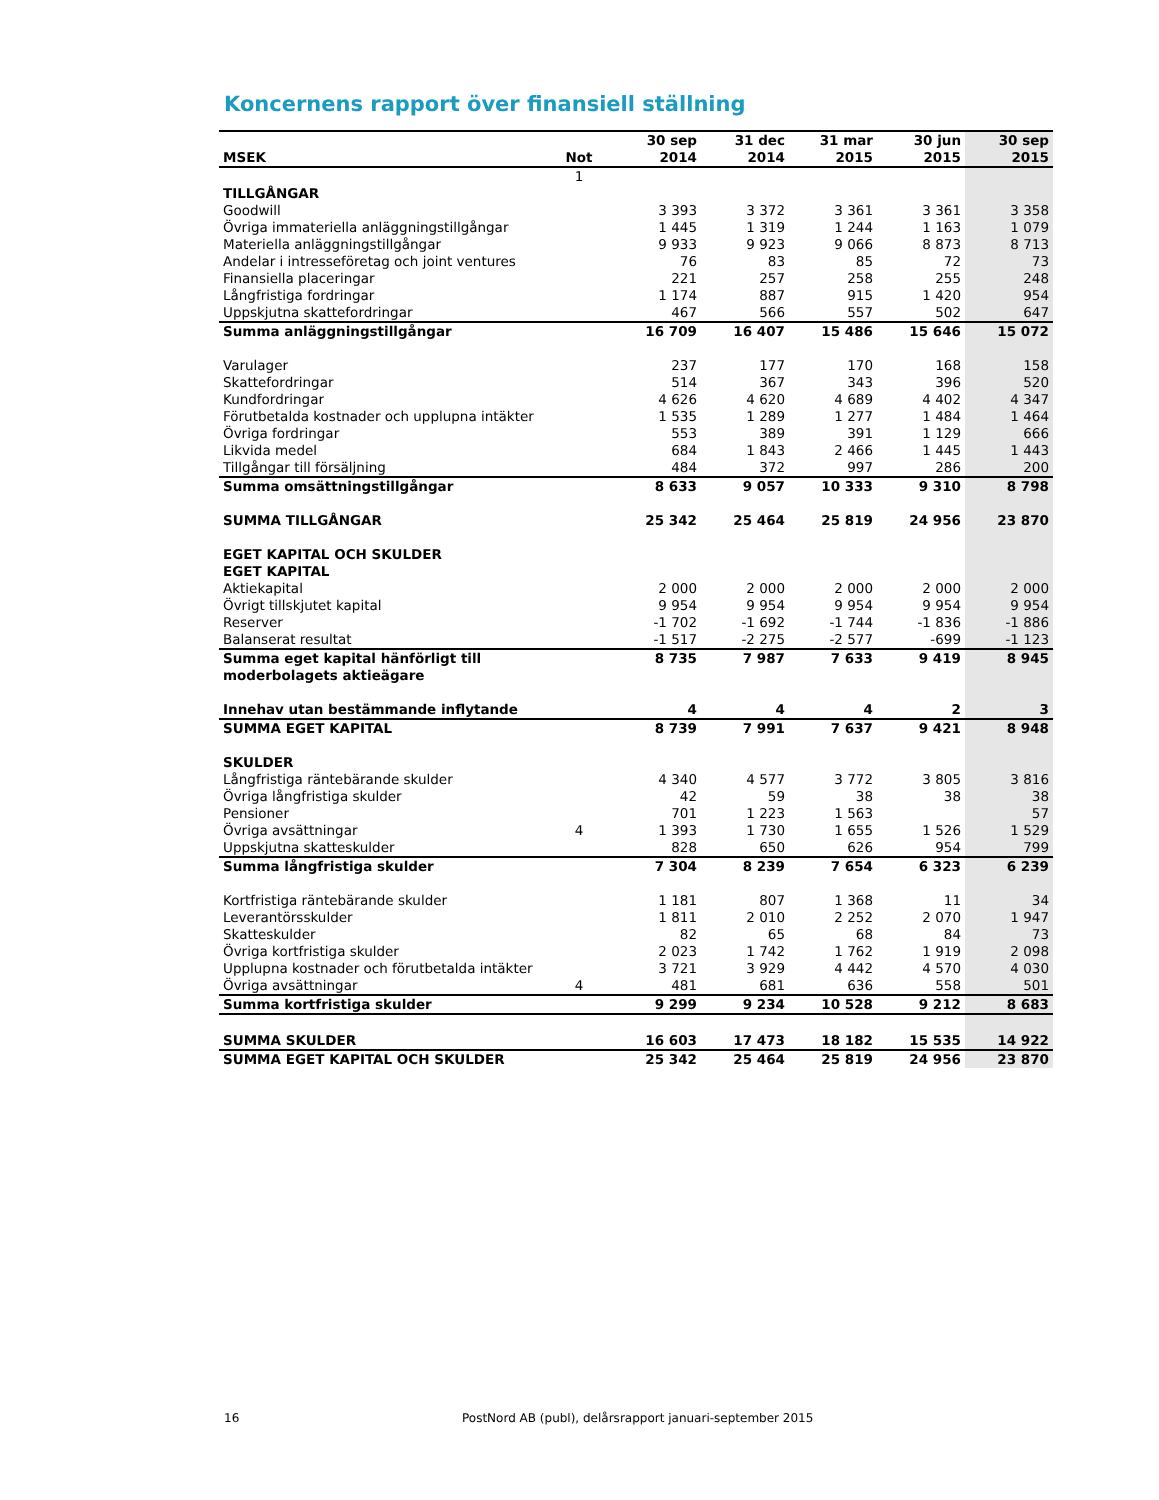Koncernens rapport över finansiell ställning
| | | 30 sep | 31 dec | 31 mar | 30 jun | 30 sep |
| --- | --- | --- | --- | --- | --- | --- |
| MSEK | Not | 2014 | 2014 | 2015 | 2015 | 2015 |
| | 1 | | | | | |
| TILLGÅNGAR | | | | | | |
| Goodwill | | 3 393 | 3 372 | 3 361 | 3 361 | 3 358 |
| Övriga immateriella anläggningstillgångar | | 1 445 | 1 319 | 1 244 | 1 163 | 1 079 |
| Materiella anläggningstillgångar | | 9 933 | 9 923 | 9 066 | 8 873 | 8 713 |
| Andelar i intresseföretag och joint ventures | | 76 | 83 | 85 | 72 | 73 |
| Finansiella placeringar | | 221 | 257 | 258 | 255 | 248 |
| Långfristiga fordringar | | 1 174 | 887 | 915 | 1 420 | 954 |
| Uppskjutna skattefordringar | | 467 | 566 | 557 | 502 | 647 |
| Summa anläggningstillgångar | | 16 709 | 16 407 | 15 486 | 15 646 | 15 072 |
| Varulager | | 237 | 177 | 170 | 168 | 158 |
| Skattefordringar | | 514 | 367 | 343 | 396 | 520 |
| Kundfordringar | | 4 626 | 4 620 | 4 689 | 4 402 | 4 347 |
| Förutbetalda kostnader och upplupna intäkter | | 1 535 | 1 289 | 1 277 | 1 484 | 1 464 |
| Övriga fordringar | | 553 | 389 | 391 | 1 129 | 666 |
| Likvida medel | | 684 | 1 843 | 2 466 | 1 445 | 1 443 |
| Tillgångar till försäljning | | 484 | 372 | 997 | 286 | 200 |
| Summa omsättningstillgångar | | 8 633 | 9 057 | 10 333 | 9 310 | 8 798 |
| SUMMA TILLGÅNGAR | | 25 342 | 25 464 | 25 819 | 24 956 | 23 870 |
| EGET KAPITAL OCH SKULDER | | | | | | |
| EGET KAPITAL | | | | | | |
| Aktiekapital | | 2 000 | 2 000 | 2 000 | 2 000 | 2 000 |
| Övrigt tillskjutet kapital | | 9 954 | 9 954 | 9 954 | 9 954 | 9 954 |
| Reserver | | -1 702 | -1 692 | -1 744 | -1 836 | -1 886 |
| Balanserat resultat | | -1 517 | -2 275 | -2 577 | -699 | -1 123 |
| Summa eget kapital hänförligt till moderbolagets aktieägare | | 8 735 | 7 987 | 7 633 | 9 419 | 8 945 |
| Innehav utan bestämmande inflytande | | 4 | 4 | 4 | 2 | 3 |
| SUMMA EGET KAPITAL | | 8 739 | 7 991 | 7 637 | 9 421 | 8 948 |
| SKULDER | | | | | | |
| Långfristiga räntebärande skulder | | 4 340 | 4 577 | 3 772 | 3 805 | 3 816 |
| Övriga långfristiga skulder | | 42 | 59 | 38 | 38 | 38 |
| Pensioner | | 701 | 1 223 | 1 563 | | 57 |
| Övriga avsättningar | 4 | 1 393 | 1 730 | 1 655 | 1 526 | 1 529 |
| Uppskjutna skatteskulder | | 828 | 650 | 626 | 954 | 799 |
| Summa långfristiga skulder | | 7 304 | 8 239 | 7 654 | 6 323 | 6 239 |
| Kortfristiga räntebärande skulder | | 1 181 | 807 | 1 368 | 11 | 34 |
| Leverantörsskulder | | 1 811 | 2 010 | 2 252 | 2 070 | 1 947 |
| Skatteskulder | | 82 | 65 | 68 | 84 | 73 |
| Övriga kortfristiga skulder | | 2 023 | 1 742 | 1 762 | 1 919 | 2 098 |
| Upplupna kostnader och förutbetalda intäkter | | 3 721 | 3 929 | 4 442 | 4 570 | 4 030 |
| Övriga avsättningar | 4 | 481 | 681 | 636 | 558 | 501 |
| Summa kortfristiga skulder | | 9 299 | 9 234 | 10 528 | 9 212 | 8 683 |
| SUMMA SKULDER | | 16 603 | 17 473 | 18 182 | 15 535 | 14 922 |
| SUMMA EGET KAPITAL OCH SKULDER | | 25 342 | 25 464 | 25 819 | 24 956 | 23 870 |
16
PostNord AB (publ), delårsrapport januari-september 2015